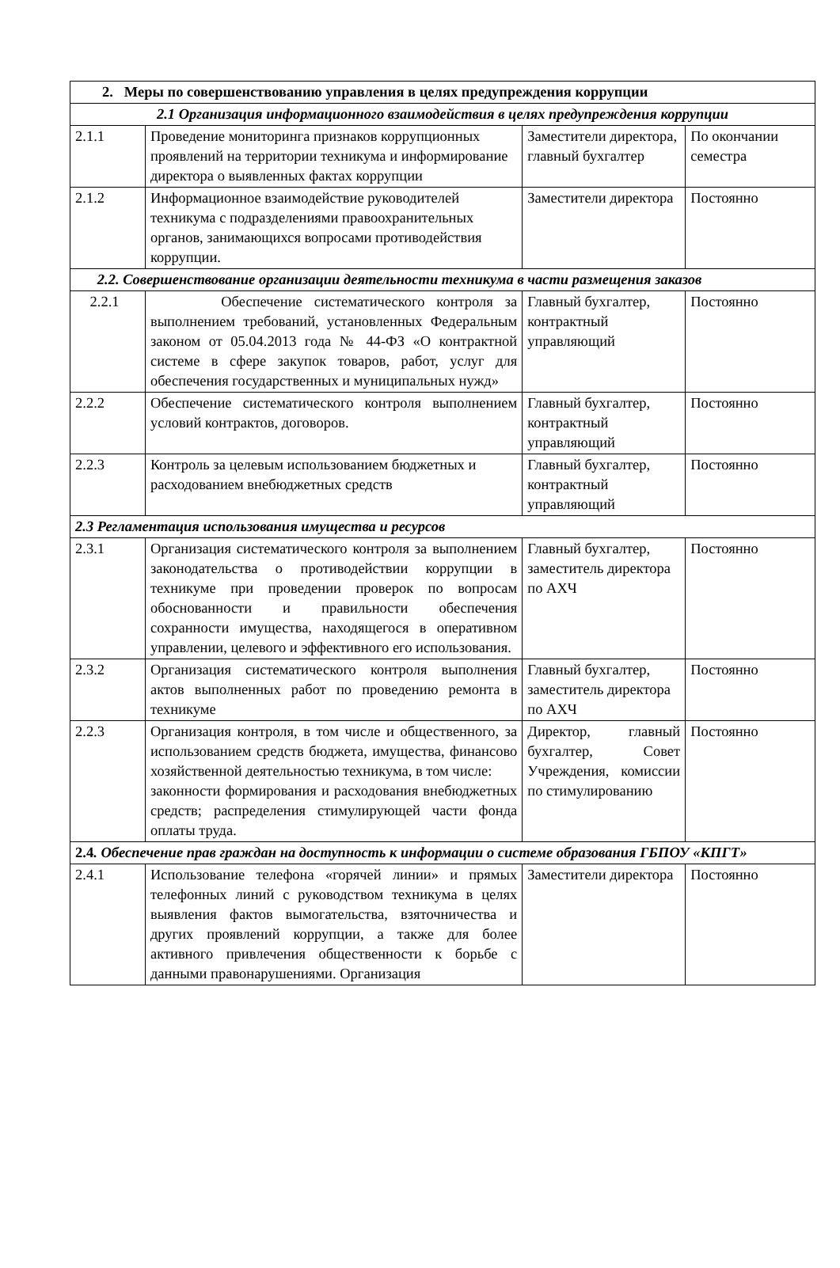| 2. Меры по совершенствованию управления в целях предупреждения коррупции | | | |
| 2.1 Организация информационного взаимодействия в целях предупреждения коррупции | | | |
| 2.1.1 | Проведение мониторинга признаков коррупционных проявлений на территории техникума и информирование директора о выявленных фактах коррупции | Заместители директора, главный бухгалтер | По окончании семестра |
| 2.1.2 | Информационное взаимодействие руководителей техникума с подразделениями правоохранительных органов, занимающихся вопросами противодействия коррупции. | Заместители директора | Постоянно |
| 2.2. Совершенствование организации деятельности техникума в части размещения заказов | | | |
| 2.2.1 | Обеспечение систематического контроля за выполнением требований, установленных Федеральным законом от 05.04.2013 года № 44-ФЗ «О контрактной системе в сфере закупок товаров, работ, услуг для обеспечения государственных и муниципальных нужд» | Главный бухгалтер, контрактный управляющий | Постоянно |
| 2.2.2 | Обеспечение систематического контроля выполнением условий контрактов, договоров. | Главный бухгалтер, контрактный управляющий | Постоянно |
| 2.2.3 | Контроль за целевым использованием бюджетных и расходованием внебюджетных средств | Главный бухгалтер, контрактный управляющий | Постоянно |
| 2.3 Регламентация использования имущества и ресурсов | | | |
| 2.3.1 | Организация систематического контроля за выполнением законодательства о противодействии коррупции в техникуме при проведении проверок по вопросам обоснованности и правильности обеспечения сохранности имущества, находящегося в оперативном управлении, целевого и эффективного его использования. | Главный бухгалтер, заместитель директора по АХЧ | Постоянно |
| 2.3.2 | Организация систематического контроля выполнения актов выполненных работ по проведению ремонта в техникуме | Главный бухгалтер, заместитель директора по АХЧ | Постоянно |
| 2.2.3 | Организация контроля, в том числе и общественного, за использованием средств бюджета, имущества, финансово хозяйственной деятельностью техникума, в том числе: законности формирования и расходования внебюджетных средств; распределения стимулирующей части фонда оплаты труда. | Директор, главный бухгалтер, Совет Учреждения, комиссии по стимулированию | Постоянно |
| 2.4 . Обеспечение прав граждан на доступность к информации о системе образования ГБПОУ «КПГТ» | | | |
| 2.4.1 | Использование телефона «горячей линии» и прямых телефонных линий с руководством техникума в целях выявления фактов вымогательства, взяточничества и других проявлений коррупции, а также для более активного привлечения общественности к борьбе с данными правонарушениями. Организация | Заместители директора | Постоянно |